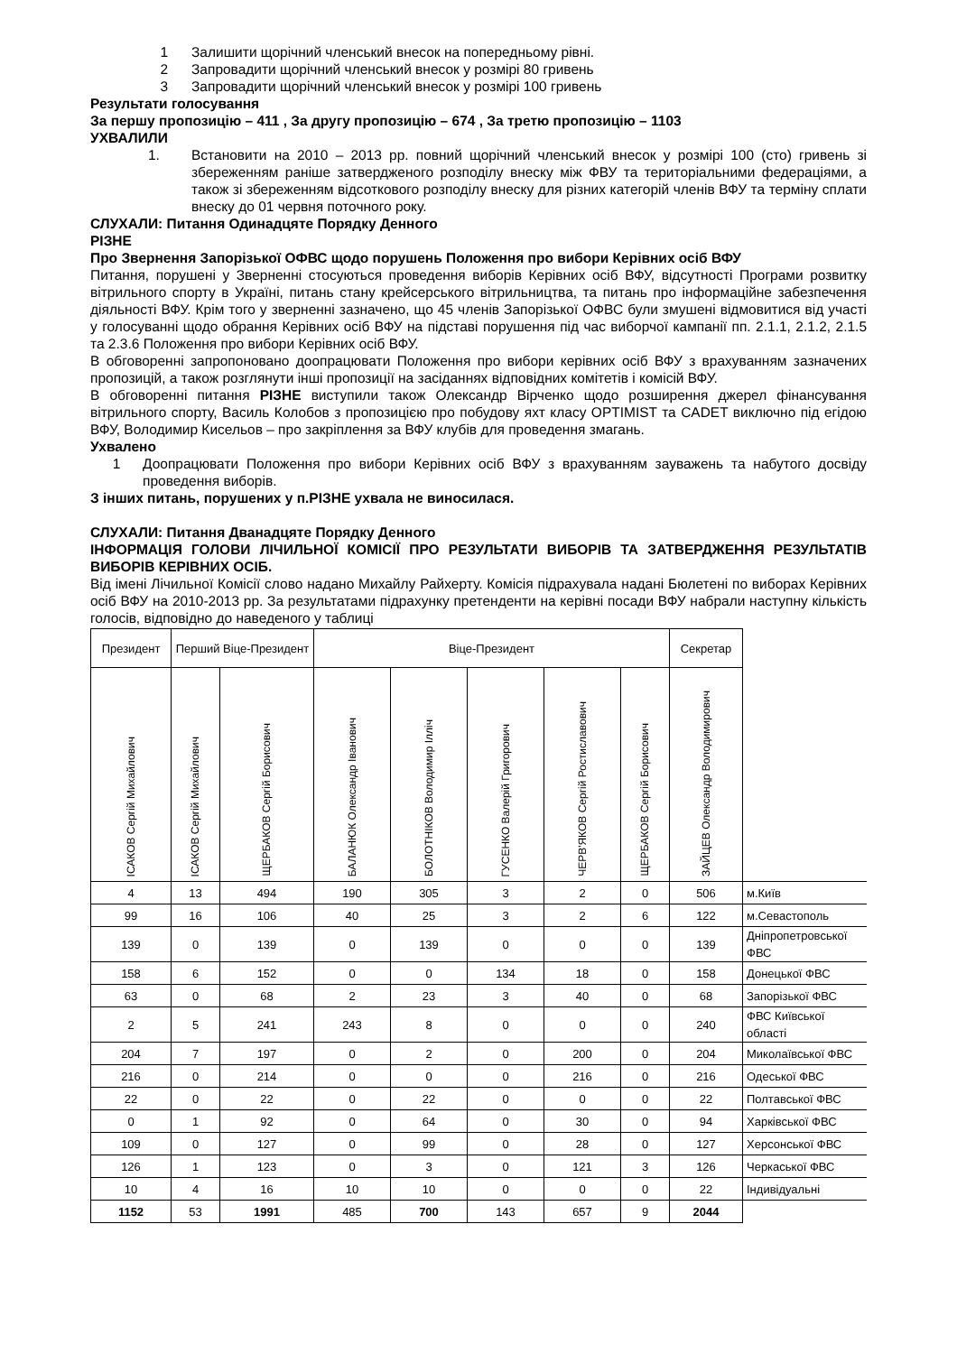1 Залишити щорічний членський внесок на попередньому рівні.
2 Запровадити щорічний членський внесок у розмірі 80 гривень
3 Запровадити щорічний членський внесок у розмірі 100 гривень
Результати голосування
За першу пропозицію – 411 , За другу пропозицію – 674 , За третю пропозицію – 1103
УХВАЛИЛИ
1. Встановити на 2010 – 2013 рр. повний щорічний членський внесок у розмірі 100 (сто) гривень зі збереженням раніше затвердженого розподілу внеску між ФВУ та територіальними федераціями, а також зі збереженням відсоткового розподілу внеску для різних категорій членів ВФУ та терміну сплати внеску до 01 червня поточного року.
СЛУХАЛИ: Питання Одинадцяте Порядку Денного
РІЗНЕ
Про Звернення Запорізької ОФВС щодо порушень Положення про вибори Керівних осіб ВФУ
Питання, порушені у Зверненні стосуються проведення виборів Керівних осіб ВФУ, відсутності Програми розвитку вітрильного спорту в Україні, питань стану крейсерського вітрильництва, та питань про інформаційне забезпечення діяльності ВФУ. Крім того у зверненні зазначено, що 45 членів Запорізької ОФВС були змушені відмовитися від участі у голосуванні щодо обрання Керівних осіб ВФУ на підставі порушення під час виборчої кампанії пп. 2.1.1, 2.1.2, 2.1.5 та 2.3.6 Положення про вибори Керівних осіб ВФУ.
В обговоренні запропоновано доопрацювати Положення про вибори керівних осіб ВФУ з врахуванням зазначених пропозицій, а також розглянути інші пропозиції на засіданнях відповідних комітетів і комісій ВФУ.
В обговоренні питання РІЗНЕ виступили також Олександр Вірченко щодо розширення джерел фінансування вітрильного спорту, Василь Колобов з пропозицією про побудову яхт класу OPTIMIST та CADET виключно під егідою ВФУ, Володимир Кисельов – про закріплення за ВФУ клубів для проведення змагань.
Ухвалено
1 Доопрацювати Положення про вибори Керівних осіб ВФУ з врахуванням зауважень та набутого досвіду проведення виборів.
З інших питань, порушених у п.РІЗНЕ ухвала не виносилася.
СЛУХАЛИ: Питання Дванадцяте Порядку Денного
ІНФОРМАЦІЯ ГОЛОВИ ЛІЧИЛЬНОЇ КОМІСІЇ ПРО РЕЗУЛЬТАТИ ВИБОРІВ ТА ЗАТВЕРДЖЕННЯ РЕЗУЛЬТАТІВ ВИБОРІВ КЕРІВНИХ ОСІБ.
Від імені Лічильної Комісії слово надано Михайлу Райхерту. Комісія підрахувала надані Бюлетені по виборах Керівних осіб ВФУ на 2010-2013 рр. За результатами підрахунку претенденти на керівні посади ВФУ набрали наступну кількість голосів, відповідно до наведеного у таблиці
| Президент | Перший Віце-Президент | | Віце-Президент | | | | | Секретар | |
| --- | --- | --- | --- | --- | --- | --- | --- | --- | --- |
| ІСАКОВ Сергій Михайлович | ІСАКОВ Сергій Михайлович | ЩЕРБАКОВ Сергій Борисович | БАЛАНЮК Олександр Іванович | БОЛОТНІКОВ Володимир Ілліч | ГУСЕНКО Валерій Григорович | ЧЕРВ'ЯКОВ Сергій Ростиславович | ЩЕРБАКОВ Сергій Борисович | ЗАЙЦЕВ Олександр Володимирович | |
| 4 | 13 | 494 | 190 | 305 | 3 | 2 | 0 | 506 | м.Київ |
| 99 | 16 | 106 | 40 | 25 | 3 | 2 | 6 | 122 | м.Севастополь |
| 139 | 0 | 139 | 0 | 139 | 0 | 0 | 0 | 139 | Дніпропетровської ФВС |
| 158 | 6 | 152 | 0 | 0 | 134 | 18 | 0 | 158 | Донецької ФВС |
| 63 | 0 | 68 | 2 | 23 | 3 | 40 | 0 | 68 | Запорізької ФВС |
| 2 | 5 | 241 | 243 | 8 | 0 | 0 | 0 | 240 | ФВС Київської області |
| 204 | 7 | 197 | 0 | 2 | 0 | 200 | 0 | 204 | Миколаївської ФВС |
| 216 | 0 | 214 | 0 | 0 | 0 | 216 | 0 | 216 | Одеської ФВС |
| 22 | 0 | 22 | 0 | 22 | 0 | 0 | 0 | 22 | Полтавської ФВС |
| 0 | 1 | 92 | 0 | 64 | 0 | 30 | 0 | 94 | Харківської ФВС |
| 109 | 0 | 127 | 0 | 99 | 0 | 28 | 0 | 127 | Херсонської ФВС |
| 126 | 1 | 123 | 0 | 3 | 0 | 121 | 3 | 126 | Черкаської ФВС |
| 10 | 4 | 16 | 10 | 10 | 0 | 0 | 0 | 22 | Індивідуальні |
| 1152 | 53 | 1991 | 485 | 700 | 143 | 657 | 9 | 2044 | |